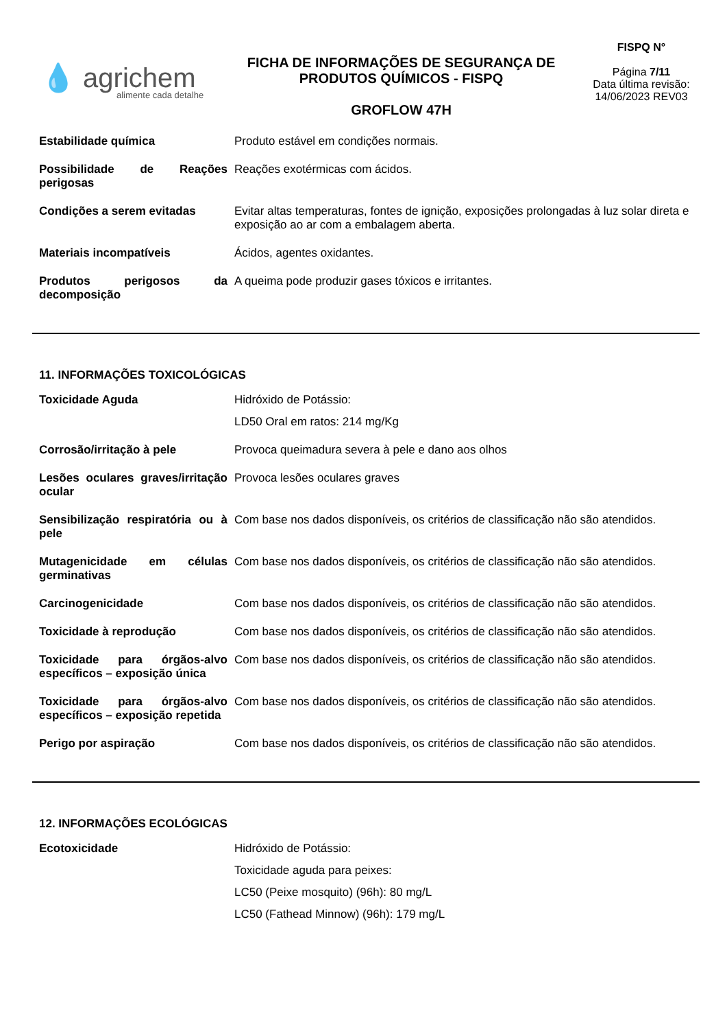💧 agrichem
alimente cada detalhe
FICHA DE INFORMAÇÕES DE SEGURANÇA DE
PRODUTOS QUÍMICOS - FISPQ
GROFLOW 47H
FISPQ N°
Página 7/11
Data última revisão:
14/06/2023 REV03
| Estabilidade química | Produto estável em condições normais. |
| Possibilidade de Reações perigosas | Reações exotérmicas com ácidos. |
| Condições a serem evitadas | Evitar altas temperaturas, fontes de ignição, exposições prolongadas à luz solar direta e exposição ao ar com a embalagem aberta. |
| Materiais incompatíveis | Ácidos, agentes oxidantes. |
| Produtos perigosos da decomposição | A queima pode produzir gases tóxicos e irritantes. |
11. INFORMAÇÕES TOXICOLÓGICAS
| Toxicidade Aguda | Hidróxido de Potássio: LD50 Oral em ratos: 214 mg/Kg |
| Corrosão/irritação à pele | Provoca queimadura severa à pele e dano aos olhos |
| Lesões oculares graves/irritação ocular | Provoca lesões oculares graves |
| Sensibilização respiratória ou à pele | Com base nos dados disponíveis, os critérios de classificação não são atendidos. |
| Mutagenicidade em células germinativas | Com base nos dados disponíveis, os critérios de classificação não são atendidos. |
| Carcinogenicidade | Com base nos dados disponíveis, os critérios de classificação não são atendidos. |
| Toxicidade à reprodução | Com base nos dados disponíveis, os critérios de classificação não são atendidos. |
| Toxicidade para órgãos-alvo específicos – exposição única | Com base nos dados disponíveis, os critérios de classificação não são atendidos. |
| Toxicidade para órgãos-alvo específicos – exposição repetida | Com base nos dados disponíveis, os critérios de classificação não são atendidos. |
| Perigo por aspiração | Com base nos dados disponíveis, os critérios de classificação não são atendidos. |
12. INFORMAÇÕES ECOLÓGICAS
| Ecotoxicidade | Hidróxido de Potássio: Toxicidade aguda para peixes: LC50 (Peixe mosquito) (96h): 80 mg/L LC50 (Fathead Minnow) (96h): 179 mg/L |